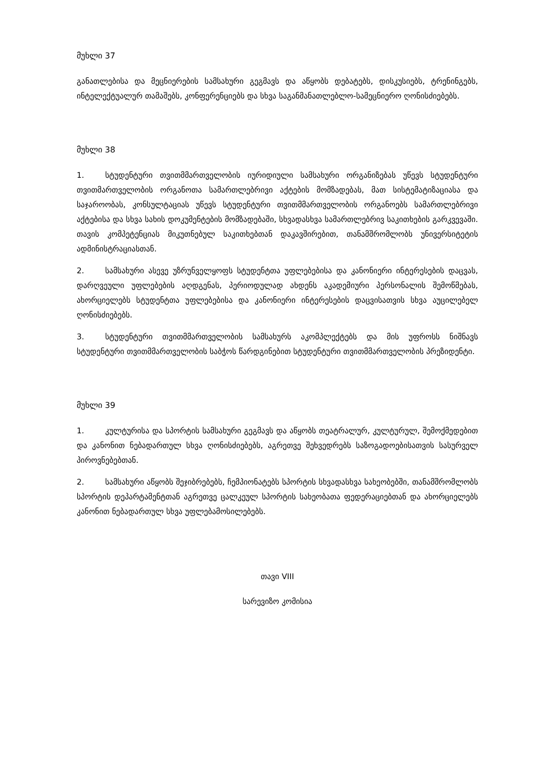მუხლი 37
განათლებისა და მეცნიერების სამსახური გეგმავს და აწყობს დებატებს, დისკუსიებს, ტრენინგებს, ინტელექტუალურ თამაშებს, კონფერენციებს და სხვა საგანმანათლებლო-სამეცნიერო ღონისძიებებს.
მუხლი 38
1. სტუდენტური თვითმმართველობის იურიდიული სამსახური ორგანიზებას უწევს სტუდენტური თვითმართველობის ორგანოთა სამართლებრივი აქტების მომზადებას, მათ სისტემატიზაციასა და საჯაროობას, კონსულტაციას უწევს სტუდენტური თვითმმართველობის ორგანოებს სამართლებრივი აქტებისა და სხვა სახის დოკუმენტების მომზადებაში, სხვადასხვა სამართლებრივ საკითხების გარკვევაში. თავის კომპეტენციას მიკუთნებულ საკითხებთან დაკავშირებით, თანამშრომლობს უნივერსიტეტის ადმინისტრაციასთან.
2. სამსახური ასევე უზრუნველყოფს სტუდენტთა უფლებებისა და კანონიერი ინტერესების დაცვას, დარღვეული უფლებების აღდგენას, პერიოდულად ახდენს აკადემიური პერსონალის შემოწმებას, ახორციელებს სტუდენტთა უფლებებისა და კანონიერი ინტერესების დაცვისათვის სხვა აუცილებელ ღონისძიებებს.
3. სტუდენტური თვითმმართველობის სამსახურს აკომპლექტებს და მის უფროსს ნიშნავს სტუდენტური თვითმმართველობის საბჭოს წარდგინებით სტუდენტური თვითმმართველობის პრეზიდენტი.
მუხლი 39
1. კულტურისა და სპორტის სამსახური გეგმავს და აწყობს თეატრალურ, კულტურულ, შემოქმედებით და კანონით ნებადართულ სხვა ღონისძიებებს, აგრეთვე შეხვედრებს საზოგადოებისათვის სასურველ პიროვნებებთან.
2. სამსახური აწყობს შეჯიბრებებს, ჩემპიონატებს სპორტის სხვადასხვა სახეობებში, თანამშრომლობს სპორტის დეპარტამენტთან აგრეთვე ცალკეულ სპორტის სახეობათა ფედერაციებთან და ახორციელებს კანონით ნებადართულ სხვა უფლებამოსილებებს.
თავი VIII
სარევიზო კომისია